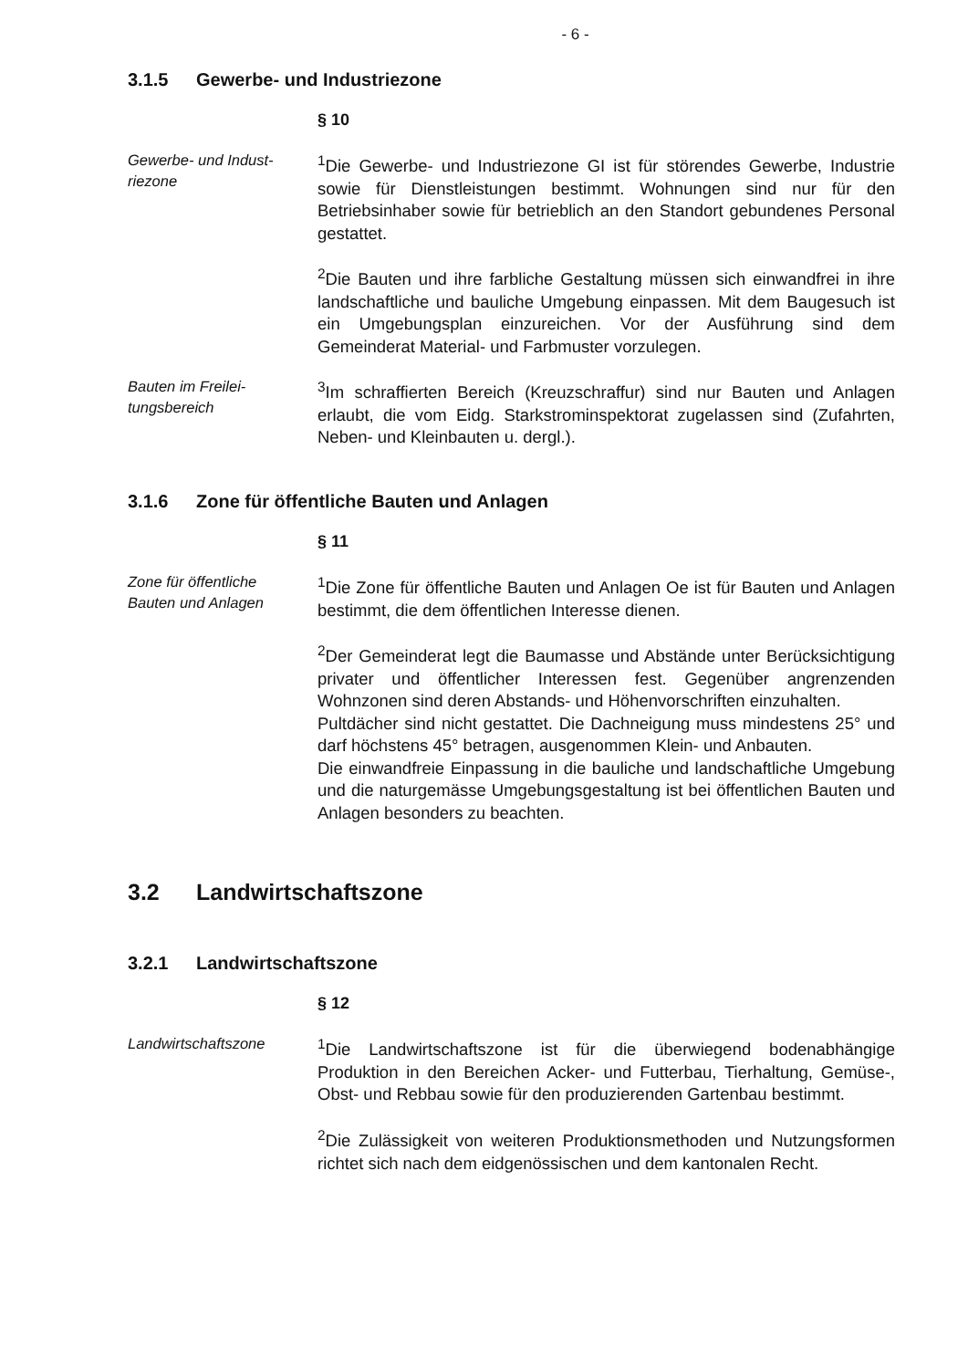- 6 -
3.1.5 Gewerbe- und Industriezone
§ 10
Gewerbe- und Indust-
riezone
<sup>1</sup> Die Gewerbe- und Industriezone GI ist für störendes Gewerbe, Industrie sowie für Dienstleistungen bestimmt. Wohnungen sind nur für den Betriebsinhaber sowie für betrieblich an den Standort gebundenes Personal gestattet.
<sup>2</sup> Die Bauten und ihre farbliche Gestaltung müssen sich einwandfrei in ihre landschaftliche und bauliche Umgebung einpassen. Mit dem Baugesuch ist ein Umgebungsplan einzureichen. Vor der Ausführung sind dem Gemeinderat Material- und Farbmuster vorzulegen.
Bauten im Freilei-
tungsbereich
<sup>3</sup> Im schraffierten Bereich (Kreuzschraffur) sind nur Bauten und Anlagen erlaubt, die vom Eidg. Starkstrominspektorat zugelassen sind (Zufahrten, Neben- und Kleinbauten u. dergl.).
3.1.6 Zone für öffentliche Bauten und Anlagen
§ 11
Zone für öffentliche
Bauten und Anlagen
<sup>1</sup> Die Zone für öffentliche Bauten und Anlagen Oe ist für Bauten und Anlagen bestimmt, die dem öffentlichen Interesse dienen.
<sup>2</sup> Der Gemeinderat legt die Baumasse und Abstände unter Berücksichtigung privater und öffentlicher Interessen fest. Gegenüber angrenzenden Wohnzonen sind deren Abstands- und Höhenvorschriften einzuhalten.
Pultdächer sind nicht gestattet. Die Dachneigung muss mindestens 25° und darf höchstens 45° betragen, ausgenommen Klein- und Anbauten.
Die einwandfreie Einpassung in die bauliche und landschaftliche Umgebung und die naturgemässe Umgebungsgestaltung ist bei öffentlichen Bauten und Anlagen besonders zu beachten.
3.2 Landwirtschaftszone
3.2.1 Landwirtschaftszone
§ 12
Landwirtschaftszone
<sup>1</sup> Die Landwirtschaftszone ist für die überwiegend bodenabhängige Produktion in den Bereichen Acker- und Futterbau, Tierhaltung, Gemüse-, Obst- und Rebbau sowie für den produzierenden Gartenbau bestimmt.
<sup>2</sup> Die Zulässigkeit von weiteren Produktionsmethoden und Nutzungsformen richtet sich nach dem eidgenössischen und dem kantonalen Recht.